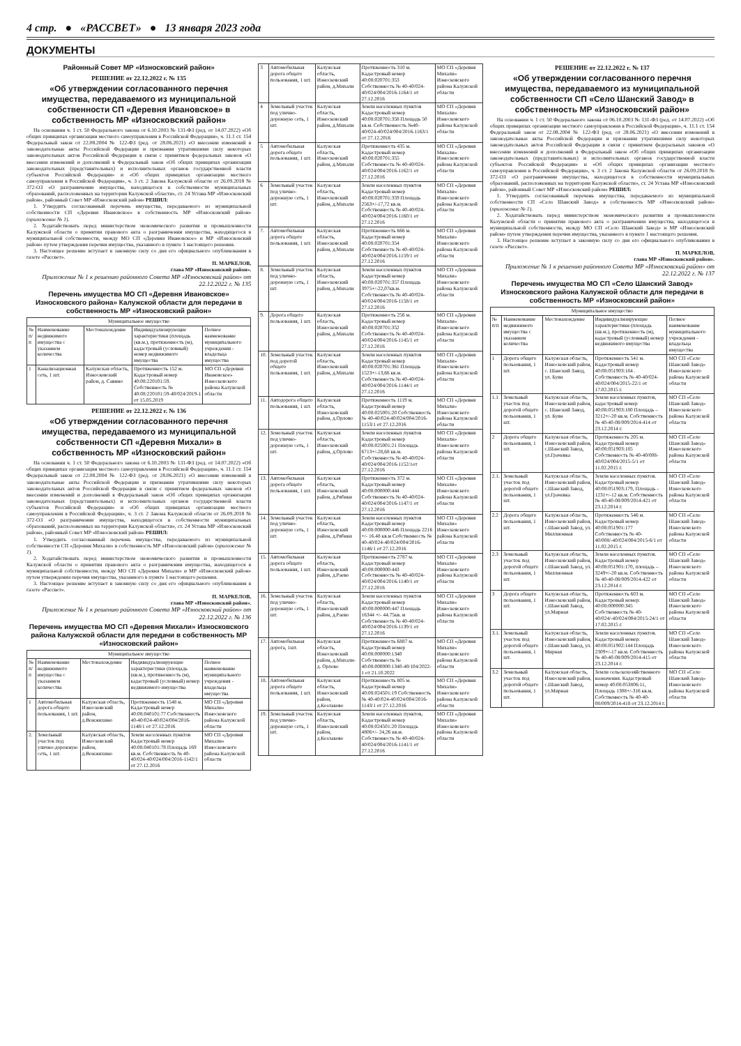4 стр. ● «РАССВЕТ» ● 13 января 2023 года
ДОКУМЕНТЫ
Районный Совет МР «Износковский район»
РЕШЕНИЕ от 22.12.2022 г. № 135
«Об утверждении согласованного перечня имущества, передаваемого из муниципальной собственности СП «Деревня Ивановское» в собственность МР «Износковский район»
На основании ч. 1 ст. 50 Федерального закона от 6.10.2003 № 131-ФЗ (ред. от 14.07.2022) «Об общих принципах организации местного самоуправления в Российской Федерации», ч. 11.1 ст. 154 Федеральный закон от 22.08.2004 № 122-ФЗ (ред. от 28.06.2021) «О внесении изменений в законодательные акты Российской Федерации и признании утратившими силу некоторых законодательных актов Российской Федерации в связи с принятием федеральных законов «О внесении изменений и дополнений в Федеральный закон «Об общих принципах организации законодательных (представительных) и исполнительных органов государственной власти субъектов Российской Федерации» и «Об общих принципах организации местного самоуправления в Российской Федерации», ч. 3 ст. 2 Закона Калужской области от 26.09.2018 № 372-ОЗ «О разграничении имущества, находящегося в собственности муниципальных образований, расположенных на территории Калужской области», ст. 24 Устава МР «Износковский район», районный Совет МР «Износковский район» РЕШИЛ:
1. Утвердить согласованный перечень имущества, передаваемого из муниципальной собственности СП «Деревня Ивановское» в собственность МР «Износковский район» (приложение № 1).
2. Ходатайствовать перед министерством экономического развития и промышленности Калужской области о принятии правового акта о разграничении имущества, находящегося в муниципальной собственности, между МО СП «Деревня Ивановское» и МР «Износковский район» путем утверждения перечня имущества, указанного в пункте 1 настоящего решения.
3. Настоящее решение вступает в законную силу со дня его официального опубликования в газете «Рассвет».
П. МАРКЕЛОВ,
глава МР «Износковский район».
Приложение № 1 к решению районного Совета МР «Износковский район» от 22.12.2022 г. № 135
Перечень имущества МО СП «Деревня Ивановское» Износковского района» Калужской области для передачи в собственность МР «Износковский район»
| Муниципальное имущество | | | | |
| --- | --- | --- | --- | --- |
| № п/п | Наименование недвижимого имущества с указанием количества | Местонахождение | Индивидуализирующие характеристики (площадь (кв.м.), протяженность (м), кадастровый (условный) номер недвижимого имущества | Полное наименование муниципального учреждения - владельца имущества |
| 1 | Канализационная сеть, 1 шт. | Калужская область, Износковский район, д. Савино | Протяженность 152 м. Кадастровый номер 40:08:220101:59. Собственность № 40:08:220101:59-40/024/2019-1 от 15.05.2019 | МО СП «Деревня Ивановское» Износковского района Калужской области |
РЕШЕНИЕ от 22.12.2022 г. № 136
«Об утверждении согласованного перечня имущества, передаваемого из муниципальной собственности СП «Деревня Михали» в собственность МР «Износковский район»
На основании ч. 1 ст. 50 Федерального закона от 6.10.2003 № 131-ФЗ (ред. от 14.07.2022) «Об общих принципах организации местного самоуправления в Российской Федерации», ч. 11.1 ст. 154 Федеральный закон от 22.08.2004 № 122-ФЗ (ред. от 28.06.2021) «О внесении изменений в законодательные акты Российской Федерации и признании утратившими силу некоторых законодательных актов Российской Федерации в связи с принятием федеральных законов «О внесении изменений и дополнений в Федеральный закон «Об общих принципах организации законодательных (представительных) и исполнительных органов государственной власти субъектов Российской Федерации» и «Об общих принципах организации местного самоуправления в Российской Федерации», ч. 3 ст. 2 Закона Калужской области от 26.09.2018 № 372-ОЗ «О разграничении имущества, находящегося в собственности муниципальных образований, расположенных на территории Калужской области», ст. 24 Устава МР «Износковский район», районный Совет МР «Износковский район» РЕШИЛ:
1. Утвердить согласованный перечень имущества, передаваемого из муниципальной собственности СП «Деревня Михали» в собственность МР «Износковский район» (приложение № 1).
2. Ходатайствовать перед министерством экономического развития и промышленности Калужской области о принятии правового акта о разграничении имущества, находящегося в муниципальной собственности, между МО СП «Деревня Михали» и МР «Износковский район» путем утверждения перечня имущества, указанного в пункте 1 настоящего решения.
3. Настоящее решение вступает в законную силу со дня его официального опубликования в газете «Рассвет».
П. МАРКЕЛОВ,
глава МР «Износковский район».
Приложение № 1 к решению районного Совета МР «Износковский район» от 22.12.2022 г. № 136
Перечень имущества МО СП «Деревня Михали» Износковского района Калужской области для передачи в собственность МР «Износковский район»
| Муниципальное имущество | | | | |
| --- | --- | --- | --- | --- |
| № п/п | Наименование недвижимого имущества с указанием количества | Местонахождение | Индивидуализирующие характеристики (площадь (кв.м.), протяженность (м), кадастровый (условный) номер недвижимого имущества | Полное наименование муниципального учреждения - владельца имущества |
| 1 | Автомобильная дорога общего пользования, 1 шт. | Калужская область, Износковский район, д.Вожжихино | Протяженность 1548 м. Кадастровый номер 40:08:040101:77 Собственность 40-40/024-40/024/004/2016-1148/1 от 27.12.2016 | МО СП «Деревня Михали» Износковского района Калужской области |
| 2. | Земельный участок под улично-дорожную сеть, 1 шт. | Калужская область, Износковский район, д.Вожжихино | Земли населенных пунктов Кадастровый номер 40:08:040101:78 Площадь 169 кв.м. Собственность № 40-40/024-40/024/004/2016-1142/1 от 27.12.2016 | МО СП «Деревня Михали» Износковского района Калужской области |
| 3 | Автомобильная дорога общего пользования, 1 шт. | Калужская область, Износковский район, д.Михали | Протяженность 310 м. Кадастровый номер 40:08:020701:353 Собственность № 40-40/024-40/024/004/2016-1164/1 от 27.12.2016 | МО СП «Деревня Михали» Износковского района Калужской области |
| 4 | Земельный участок под улично-дорожную сеть, 1 шт. | Калужская область, Износковский район, д.Михали | Земли населенных пунктов Кадастровый номер 40:08:020701:358 Площадь 50 кв.м. Собственность №40-40/024-40/024/004/2016-1163/1 от 27.12.2016 | МО СП «Деревня Михали» Износковского района Калужской области |
| 5 | Автомобильная дорога общего пользования, 1 шт. | Калужская область, Износковский район, д.Михали | Протяженность 435 м. Кадастровый номер 40:08:020701:355 Собственность № 40-40/024-40/024/004/2016-1162/1 от 27.12.2016 | МО СП «Деревня Михали» Износковского района Калужской области |
| 6 | Земельный участок под улично-дорожную сеть, 1 шт. | Калужская область, Износковский район, д.Михали | Земли населенных пунктов Кадастровый номер 40:08:020701:359 Площадь 2563+/-17,72 кв.м. Собственность № 40-40/024-40/024/004/2016-1160/1 от 27.12.2016 | МО СП «Деревня Михали» Износковского района Калужской области |
| 7. | Автомобильная дорога общего пользования, 1 шт. | Калужская область, Износковский район, д.Михали | Протяженность 666 м. Кадастровый номер 40:08:020701:354 Собственность № 40-40/024-40/024/004/2016-1159/1 от 27.12.2016 | МО СП «Деревня Михали» Износковского района Калужской области |
| 8. | Земельный участок под улично-дорожную сеть, 1 шт. | Калужская область, Износковский район, д.Михали | Земли населенных пунктов Кадастровый номер 40:08:020701:357 Площадь 3975+/-22,07кв.м. Собственность № 40-40/024-40/024/004/2016-1158/1 от 27.12.2016 | МО СП «Деревня Михали» Износковского района Калужской области |
| 9. | Дорога общего пользования, 1 шт. | Калужская область, Износковский район, д.Михали | Протяженность 256 м. Кадастровый номер 40:08:020701:352 Собственность № 40-40/024-40/024/004/2016-1145/1 от 27.12.2016 | МО СП «Деревня Михали» Износковского района Калужской области |
| 10. | Земельный участок под дорогой общего пользования, 1 шт. | Калужская область, Износковский район, д.Михали | Земли населенных пунктов Кадастровый номер 40:08:020701:361 Площадь 1523+/-13,66 кв.м. Собственность № 40-40/024-40/024/004/2016-1144/1 от 27.12.2016 | МО СП «Деревня Михали» Износковского района Калужской области |
| 11. | Автодорога общего пользования, 1 шт. | Калужская область, Износковский район, д.Орлово | Протяженность 1119 м. Кадастровый номер 40:08:025001:20 Собственность № 40-40/024-40/024/004/2016-1153/1 от 27.12.2016 | МО СП «Деревня Михали» Износковского района Калужской области |
| 12. | Земельный участок под улично-дорожную сеть, 1 шт. | Калужская область, Износковский район, д.Орлово | Земли населенных пунктов Кадастровый номер 40:08:025001:21 Площадь 6713+/-28,68 кв.м. Собственность № 40-40/024-40/024/004/2016-1152/1от 27.12.2016 | МО СП «Деревня Михали» Износковского района Калужской области |
| 13. | Автомобильная дорога общего пользования, 1 шт. | Калужская область, Износковский район, д.Рябики | Протяженность 372 м. Кадастровый номер 40:08:000000:444 Собственность № 40-40/024-40/024/004/2016-1147/1 от 27.12.2016 | МО СП «Деревня Михали» Износковского района Калужской области |
| 14. | Земельный участок под улично-дорожную сеть, 1 шт. | Калужская область, Износковский район, д.Рябики | Земли населенных пунктов Кадастровый номер 40:08:000000:446 Площадь 2216 +/- 16.48 кв.м Собственность № 40-40/024-40/024/004/2016-1146/1 от 27.12.2016 | МО СП «Деревня Михали» Износковского района Калужской области |
| 15. | Автомобильная дорога общего пользования, 1 шт. | Калужская область, Износковский район, д.Раево | Протяженность 2787 м. Кадастровый номер 40:08:000000:443 Собственность № 40-40/024-40/024/004/2016-1140/1 от 27.12.2016 | МО СП «Деревня Михали» Износковского района Калужской области |
| 16. | Земельный участок под улично-дорожную сеть, 1 шт. | Калужская область, Износковский район, д.Раево | Земли населенных пунктов Кадастровый номер 40:08:000000:447 Площадь 16344 +/- 44.75кв. м Собственность № 40-40/024-40/024/004/2016-1139/1 от 27.12.2016 | МО СП «Деревня Михали» Износковского района Калужской области |
| 17. | Автомобильная дорога, 1шт. | Калужская область, Износковский район, д.Михали-д. Орлово | Протяженность 6887 м. Кадастровый номер 40:08:000000:1340 Собственность № 40:08:000000:1340-40/104/2022-1 от 21.10.2022 | МО СП «Деревня Михали» Износковского района Калужской области |
| 18. | Автомобильная дорога общего пользования, 1 шт. | Калужская область, Износковский район, д.Козлаково | Протяженность 805 м. Кадастровый номер 40:08:024501:19 Собственность № 40-40/024-40/024/004/2016-1143/1 от 27.12.2016 | МО СП «Деревня Михали» Износковского района Калужской области |
| 19. | Земельный участок под улично-дорожную сеть, 1 шт. | Калужская область, Износковский район, д.Козлаково | Земли населенных пунктов, Кадастровый номер 40:08:024501:20 Площадь 4806+/- 24,26 кв.м. Собственность № 40-40/024-40/024/004/2016-1141/1 от 27.12.2016 | МО СП «Деревня Михали» Износковского района Калужской области |
РЕШЕНИЕ от 22.12.2022 г. № 137
«Об утверждении согласованного перечня имущества, передаваемого из муниципальной собственности СП «Село Шанский Завод» в собственность МР «Износковский район»
На основании ч. 1 ст. 50 Федерального закона от 06.10.2003 № 131-ФЗ (ред. от 14.07.2022) «Об общих принципах организации местного самоуправления в Российской Федерации», ч. 11.1 ст. 154 Федеральный закон от 22.08.2004 № 122-ФЗ (ред. от 28.06.2021) «О внесении изменений в законодательные акты Российской Федерации и признании утратившими силу некоторых законодательных актов Российской Федерации в связи с принятием федеральных законов «О внесении изменений и дополнений в Федеральный закон «Об общих принципах организации законодательных (представительных) и исполнительных органов государственной власти субъектов Российской Федерации» и «Об общих принципах организации местного самоуправления в Российской Федерации», ч. 3 ст. 2 Закона Калужской области от 26.09.2018 № 372-ОЗ «О разграничении имущества, находящегося в собственности муниципальных образований, расположенных на территории Калужской области», ст. 24 Устава МР «Износковский район», районный Совет МР «Износковский район» РЕШИЛ:
1. Утвердить согласованный перечень имущества, передаваемого из муниципальной собственности СП «Село Шанский Завод» в собственность МР «Износковский район» (приложение № 1).
2. Ходатайствовать перед министерством экономического развития и промышленности Калужской области о принятии правового акта о разграничении имущества, находящегося в муниципальной собственности, между МО СП «Село Шанский Завод» и МР «Износковский район» путем утверждения перечня имущества, указанного в пункте 1 настоящего решения.
3. Настоящее решение вступает в законную силу со дня его официального опубликования в газете «Рассвет».
П. МАРКЕЛОВ,
глава МР «Износковский район».
Приложение № 1 к решению районного Совета МР «Износковский район» от 22.12.2022 г. № 137
Перечень имущества МО СП «Село Шанский Завод» Износковского района Калужской области для передачи в собственность МР «Износковский район»
| Муниципальное имущество | | | | |
| --- | --- | --- | --- | --- |
| № п/п | Наименование недвижимого имущества с указанием количества | Местонахождение | Индивидуализирующие характеристики (площадь (кв.м.), протяженность (м), кадастровый (условный) номер недвижимого имущества | Полное наименование муниципального учреждения - владельца имущества |
| 1 | Дорога общего пользования, 1 шт. | Калужская область, Износковский район, с. Шанский Завод, ул. Буян | Протяженность 541 м. Кадастровый номер 40:08:051903:184 . Собственность № 40-40/024-40/024/004/2015-22/1 от 17.02.2015 г. | МО СП «Село Шанский Завод» Износковского района Калужской области |
| 1.1 | Земельный участок под дорогой общего пользования, 1 шт. | Калужская область, Износковский район, с. Шанский Завод, ул. Буян | Земли населенных пунктов, кадастровый номер 40:08:051903:180 Площадь – 3212+/-20 кв.м. Собственность № 40-40-08/009/2014-414 от 23.12.2014 г. | МО СП «Село Шанский Завод» Износковского района Калужской области |
| 2 | Дорога общего пользования, 1 шт. | Калужская область, Износковский район, с.Шанский Завод, ул.Грачевка | Протяженность 205 м. Кадастровый номер 40:08:051903:185 Собственность № 40-40/008-40/024/004/2015-5/1 от 11.02.2015 г. | МО СП «Село Шанский Завод» Износковского района Калужской области |
| 2.1. | Земельный участок под дорогой общего пользования, 1 шт. | Калужская область, Износковский район, с.Шанский Завод, ул.Грачевка | Земли населенных пунктов. Кадастровый номер 40:08:051903:179, Площадь – 1231+/-12 кв.м. Собственность № 40-40-08/009/2014-421 от 23.12.2014 г. | МО СП «Село Шанский Завод» Износковского района Калужской области |
| 2.2 | Дорога общего пользования, 1 шт. | Калужская область, Износковский район, с.Шанский Завод, ул. Миллионная | Протяженность 546 м. Кадастровый номер 40:08:051901:177 Собственность № 40-40/008/-40/024/004/2015-6/1 от 11.02.2015 г. | МО СП «Село Шанский Завод» Износковского района Калужской области |
| 2.3 | Земельный участок под дорогой общего пользования, 1 шт. | Калужская область, Износковский район, с.Шанский Завод, ул. Миллионная | Земли населенных пунктов. Кадастровый номер 40:08:051901:170, площадь – 3249+/-20 кв.м. Собственность № 40-40-08/009/2014-422 от 23.12.2014 г. | МО СП «Село Шанский Завод» Износковского района Калужской области |
| 3 | Дорога общего пользования, 1 шт. | Калужская область, Износковский район, с.Шанский Завод, ул.Мирная | Протяженность 603 м. Кадастровый номер: 40:08:000000:345 Собственность № 40-40/024/-40/024/004/2015-24/1 от 17.02.2015 г. | МО СП «Село Шанский Завод» Износковского района Калужской области |
| 3.1. | Земельный участок под дорогой общего пользования, 1 шт. | Калужская область, Износковский район, с.Шанский Завод, ул. Мирная | Земли населенных пунктов. Кадастровый номер: 40:08:051902:144 Площадь 2309+/-17 кв.м. Собственность № 40-40-08/009/2014-415 от 23.12.2014 г. | МО СП «Село Шанский Завод» Износковского района Калужской области |
| 3.2 | Земельный участок под дорогой общего пользования, 1 шт. | Калужская область, Износковский район, с.Шанский Завод, ул.Мирная | Земли сельскохозяйственного назначения. Кадастровый номер 40:08:053806:11, Площадь 1308+/-316 кв.м. Собственность № 40-40-08/009/2014-418 от 23.12.2014 г. | МО СП «Село Шанский Завод» Износковского района Калужской области |